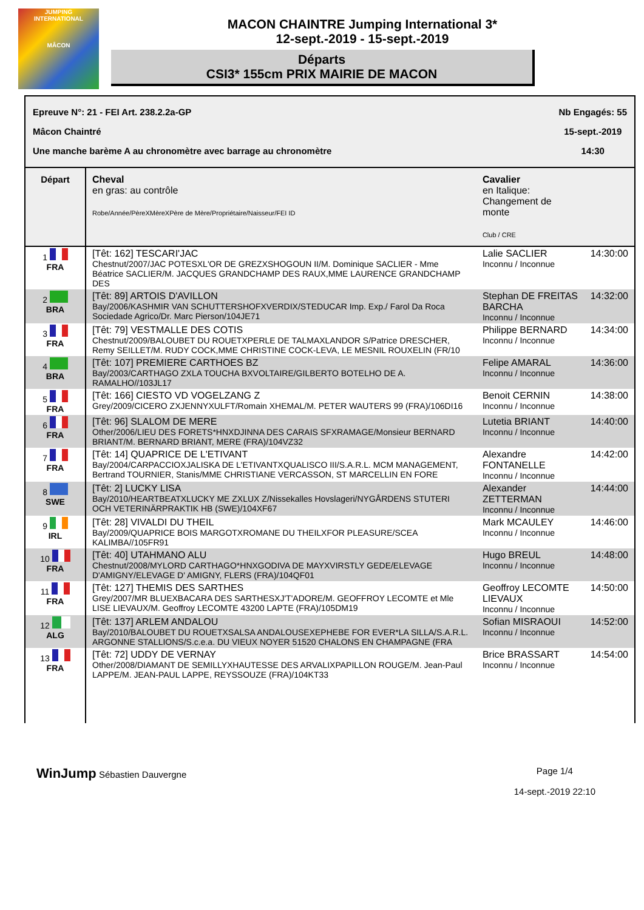JUMPING
INTERNATIONAL
MÂCON
MACON CHAINTRE Jumping International 3*
12-sept.-2019 - 15-sept.-2019
Départs
CSI3* 155cm PRIX MAIRIE DE MACON
Epreuve N°: 21 - FEI Art. 238.2.2a-GP
Mâcon Chaintré
Une manche barème A au chronomètre avec barrage au chronomètre
Nb Engagés: 55
15-sept.-2019
14:30
| Départ | Cheval en gras: au contrôle Robe/Année/PèreXMèreXPère de Mère/Propriétaire/Naisseur/FEI ID | Cavalier en Italique: Changement de monte Club / CRE | |
| --- | --- | --- | --- |
| 1 FRA | [Têt: 162] TESCARI'JAC Chestnut/2007/JAC POTESXL'OR DE GREZXSHOGOUN II/M. Dominique SACLIER - Mme Béatrice SACLIER/M. JACQUES GRANDCHAMP DES RAUX,MME LAURENCE GRANDCHAMP DES | Lalie SACLIER Inconnu / Inconnue | 14:30:00 |
| 2 BRA | [Têt: 89] ARTOIS D'AVILLON Bay/2006/KASHMIR VAN SCHUTTERSHOFXVERDIX/STEDUCAR Imp. Exp./ Farol Da Roca Sociedade Agrico/Dr. Marc Pierson/104JE71 | Stephan DE FREITAS BARCHA Inconnu / Inconnue | 14:32:00 |
| 3 FRA | [Têt: 79] VESTMALLE DES COTIS Chestnut/2009/BALOUBET DU ROUETXPERLE DE TALMAXLANDOR S/Patrice DRESCHER, Remy SEILLET/M. RUDY COCK,MME CHRISTINE COCK-LEVA, LE MESNIL ROUXELIN (FR/10 | Philippe BERNARD Inconnu / Inconnue | 14:34:00 |
| 4 BRA | [Têt: 107] PREMIERE CARTHOES BZ Bay/2003/CARTHAGO ZXLA TOUCHA BXVOLTAIRE/GILBERTO BOTELHO DE A. RAMALHO//103JL17 | Felipe AMARAL Inconnu / Inconnue | 14:36:00 |
| 5 FRA | [Têt: 166] CIESTO VD VOGELZANG Z Grey/2009/CICERO ZXJENNYXULFT/Romain XHEMAL/M. PETER WAUTERS 99 (FRA)/106DI16 | Benoit CERNIN Inconnu / Inconnue | 14:38:00 |
| 6 FRA | [Têt: 96] SLALOM DE MERE Other/2006/LIEU DES FORETS*HNXDJINNA DES CARAIS SFXRAMAGE/Monsieur BERNARD BRIANT/M. BERNARD BRIANT, MERE (FRA)/104VZ32 | Lutetia BRIANT Inconnu / Inconnue | 14:40:00 |
| 7 FRA | [Têt: 14] QUAPRICE DE L'ETIVANT Bay/2004/CARPACCIOXJALISKA DE L'ETIVANTXQUALISCO III/S.A.R.L. MCM MANAGEMENT, Bertrand TOURNIER, Stanis/MME CHRISTIANE VERCASSON, ST MARCELLIN EN FORE | Alexandre FONTANELLE Inconnu / Inconnue | 14:42:00 |
| 8 SWE | [Têt: 2] LUCKY LISA Bay/2010/HEARTBEATXLUCKY ME ZXLUX Z/Nissekalles Hovslageri/NYGÅRDENS STUTERI OCH VETERINÄRPRAKTIK HB (SWE)/104XF67 | Alexander ZETTERMAN Inconnu / Inconnue | 14:44:00 |
| 9 IRL | [Têt: 28] VIVALDI DU THEIL Bay/2009/QUAPRICE BOIS MARGOTXROMANE DU THEILXFOR PLEASURE/SCEA KALIMBA//105FR91 | Mark MCAULEY Inconnu / Inconnue | 14:46:00 |
| 10 FRA | [Têt: 40] UTAHMANO ALU Chestnut/2008/MYLORD CARTHAGO*HNXGODIVA DE MAYXVIRSTLY GEDE/ELEVAGE D'AMIGNY/ELEVAGE D' AMIGNY, FLERS (FRA)/104QF01 | Hugo BREUL Inconnu / Inconnue | 14:48:00 |
| 11 FRA | [Têt: 127] THEMIS DES SARTHES Grey/2007/MR BLUEXBACARA DES SARTHESXJ'T'ADORE/M. GEOFFROY LECOMTE et Mle LISE LIEVAUX/M. Geoffroy LECOMTE 43200 LAPTE (FRA)/105DM19 | Geoffroy LECOMTE LIEVAUX Inconnu / Inconnue | 14:50:00 |
| 12 ALG | [Têt: 137] ARLEM ANDALOU Bay/2010/BALOUBET DU ROUETXSALSA ANDALOUSEXEPHEBE FOR EVER*LA SILLA/S.A.R.L. ARGONNE STALLIONS/S.c.e.a. DU VIEUX NOYER 51520 CHALONS EN CHAMPAGNE (FRA | Sofian MISRAOUI Inconnu / Inconnue | 14:52:00 |
| 13 FRA | [Têt: 72] UDDY DE VERNAY Other/2008/DIAMANT DE SEMILLYXHAUTESSE DES ARVALIXPAPILLON ROUGE/M. Jean-Paul LAPPE/M. JEAN-PAUL LAPPE, REYSSOUZE (FRA)/104KT33 | Brice BRASSART Inconnu / Inconnue | 14:54:00 |
WinJump Sébastien Dauvergne Page 1/4
14-sept.-2019 22:10